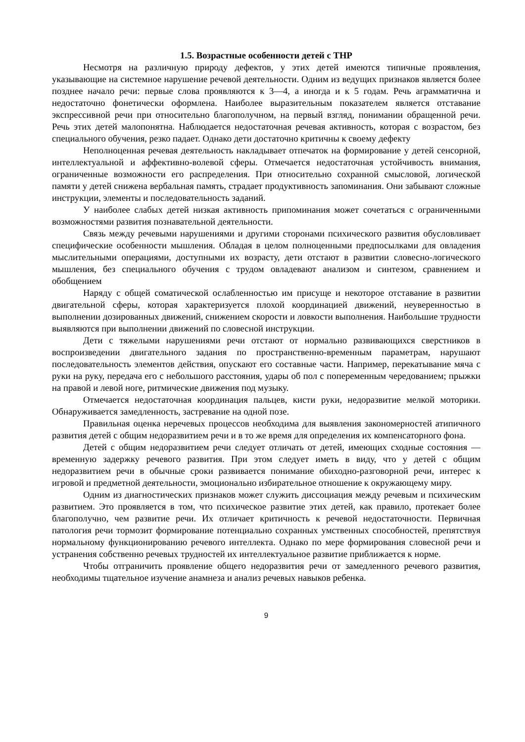1.5. Возрастные особенности детей с ТНР
Несмотря на различную природу дефектов, у этих детей имеются типичные проявления, указывающие на системное нарушение речевой деятельности. Одним из ведущих признаков является более позднее начало речи: первые слова проявляются к 3—4, а иногда и к 5 годам. Речь аграмматична и недостаточно фонетически оформлена. Наиболее выразительным показателем является отставание экспрессивной речи при относительно благополучном, на первый взгляд, понимании обращенной речи. Речь этих детей малопонятна. Наблюдается недостаточная речевая активность, которая с возрастом, без специального обучения, резко падает. Однако дети достаточно критичны к своему дефекту
Неполноценная речевая деятельность накладывает отпечаток на формирование у детей сенсорной, интеллектуальной и аффективно-волевой сферы. Отмечается недостаточная устойчивость внимания, ограниченные возможности его распределения. При относительно сохранной смысловой, логической памяти у детей снижена вербальная память, страдает продуктивность запоминания. Они забывают сложные инструкции, элементы и последовательность заданий.
У наиболее слабых детей низкая активность припоминания может сочетаться с ограниченными возможностями развития познавательной деятельности.
Связь между речевыми нарушениями и другими сторонами психического развития обусловливает специфические особенности мышления. Обладая в целом полноценными предпосылками для овладения мыслительными операциями, доступными их возрасту, дети отстают в развитии словесно-логического мышления, без специального обучения с трудом овладевают анализом и синтезом, сравнением и обобщением
Наряду с общей соматической ослабленностью им присуще и некоторое отставание в развитии двигательной сферы, которая характеризуется плохой координацией движений, неуверенностью в выполнении дозированных движений, снижением скорости и ловкости выполнения. Наибольшие трудности выявляются при выполнении движений по словесной инструкции.
Дети с тяжелыми нарушениями речи отстают от нормально развивающихся сверстников в воспроизведении двигательного задания по пространственно-временным параметрам, нарушают последовательность элементов действия, опускают его составные части. Например, перекатывание мяча с руки на руку, передача его с небольшого расстояния, удары об пол с попеременным чередованием; прыжки на правой и левой ноге, ритмические движения под музыку.
Отмечается недостаточная координация пальцев, кисти руки, недоразвитие мелкой моторики. Обнаруживается замедленность, застревание на одной позе.
Правильная оценка неречевых процессов необходима для выявления закономерностей атипичного развития детей с общим недоразвитием речи и в то же время для определения их компенсаторного фона.
Детей с общим недоразвитием речи следует отличать от детей, имеющих сходные состояния — временную задержку речевого развития. При этом следует иметь в виду, что у детей с общим недоразвитием речи в обычные сроки развивается понимание обиходно-разговорной речи, интерес к игровой и предметной деятельности, эмоционально избирательное отношение к окружающему миру.
Одним из диагностических признаков может служить диссоциация между речевым и психическим развитием. Это проявляется в том, что психическое развитие этих детей, как правило, протекает более благополучно, чем развитие речи. Их отличает критичность к речевой недостаточности. Первичная патология речи тормозит формирование потенциально сохранных умственных способностей, препятствуя нормальному функционированию речевого интеллекта. Однако по мере формирования словесной речи и устранения собственно речевых трудностей их интеллектуальное развитие приближается к норме.
Чтобы отграничить проявление общего недоразвития речи от замедленного речевого развития, необходимы тщательное изучение анамнеза и анализ речевых навыков ребенка.
9